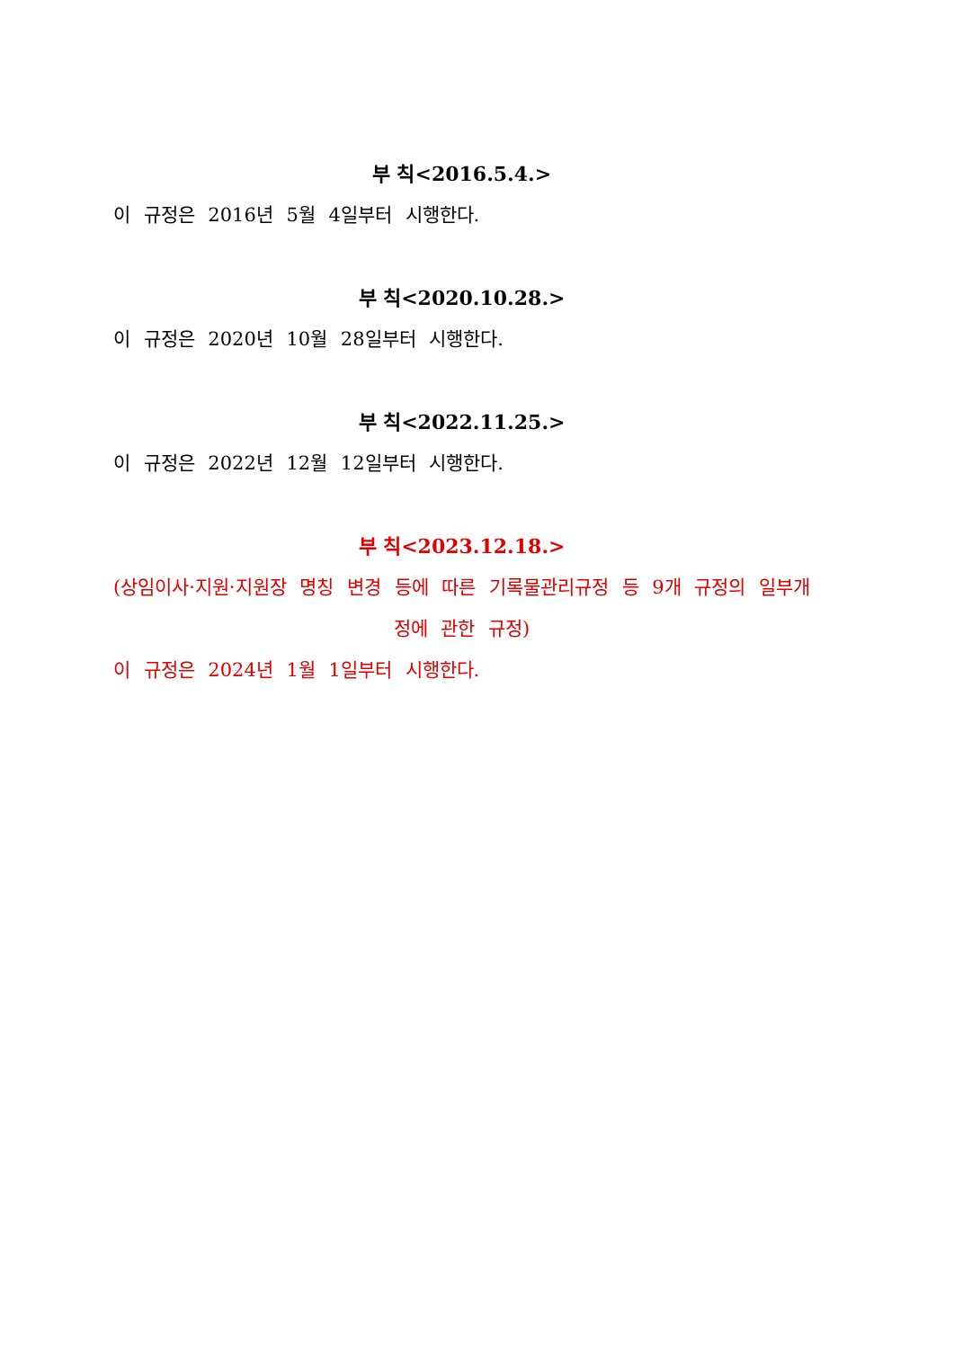부 칙<2016.5.4.>
이 규정은 2016년 5월 4일부터 시행한다.
부 칙<2020.10.28.>
이 규정은 2020년 10월 28일부터 시행한다.
부 칙<2022.11.25.>
이 규정은 2022년 12월 12일부터 시행한다.
부 칙<2023.12.18.>
(상임이사·지원·지원장 명칭 변경 등에 따른 기록물관리규정 등 9개 규정의 일부개정에 관한 규정)
이 규정은 2024년 1월 1일부터 시행한다.